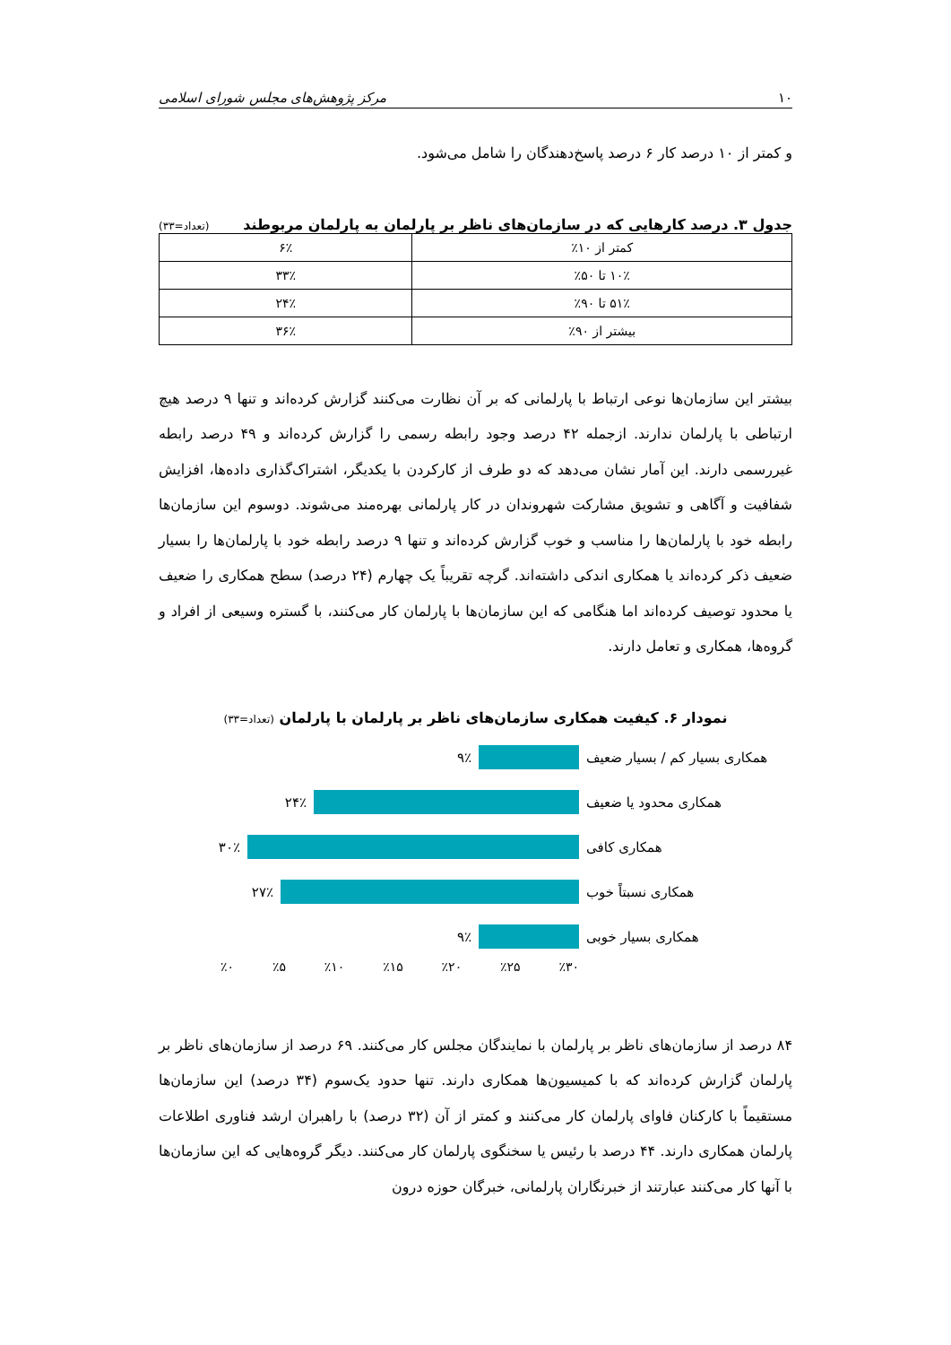۱۰ مرکز پژوهش‌های مجلس شورای اسلامی
و کمتر از ۱۰ درصد کار ۶ درصد پاسخ‌دهندگان را شامل می‌شود.
جدول ۳. درصد کارهایی که در سازمان‌های ناظر بر پارلمان به پارلمان مربوطند (تعداد=۳۳)
| کمتر از ۱۰٪ | ۶٪ |
| ۱۰٪ تا ۵۰٪ | ۳۳٪ |
| ۵۱٪ تا ۹۰٪ | ۲۴٪ |
| بیشتر از ۹۰٪ | ۳۶٪ |
بیشتر این سازمان‌ها نوعی ارتباط با پارلمانی که بر آن نظارت می‌کنند گزارش کرده‌اند و تنها ۹ درصد هیچ ارتباطی با پارلمان ندارند. ازجمله ۴۲ درصد وجود رابطه رسمی را گزارش کرده‌اند و ۴۹ درصد رابطه غیررسمی دارند. این آمار نشان می‌دهد که دو طرف از کارکردن با یکدیگر، اشتراک‌گذاری داده‌ها، افزایش شفافیت و آگاهی و تشویق مشارکت شهروندان در کار پارلمانی بهره‌مند می‌شوند. دوسوم این سازمان‌ها رابطه خود با پارلمان‌ها را مناسب و خوب گزارش کرده‌اند و تنها ۹ درصد رابطه خود با پارلمان‌ها را بسیار ضعیف ذکر کرده‌اند یا همکاری اندکی داشته‌اند. گرچه تقریباً یک چهارم (۲۴ درصد) سطح همکاری را ضعیف یا محدود توصیف کرده‌اند اما هنگامی که این سازمان‌ها با پارلمان کار می‌کنند، با گستره وسیعی از افراد و گروه‌ها، همکاری و تعامل دارند.
نمودار ۶. کیفیت همکاری سازمان‌های ناظر بر پارلمان با پارلمان (تعداد=۳۳)
همکاری بسیار کم / بسیار ضعیف
۹٪
همکاری محدود یا ضعیف ۲۴٪
همکاری کافی ۳۰٪
همکاری نسبتاً خوب ۲۷٪
همکاری بسیار خوبی ۹٪
٪۰ ٪۵ ٪۱۰ ٪۱۵ ٪۲۰ ٪۲۵ ٪۳۰
۸۴ درصد از سازمان‌های ناظر بر پارلمان با نمایندگان مجلس کار می‌کنند. ۶۹ درصد از سازمان‌های ناظر بر پارلمان گزارش کرده‌اند که با کمیسیون‌ها همکاری دارند. تنها حدود یک‌سوم (۳۴ درصد) این سازمان‌ها مستقیماً با کارکنان فاوای پارلمان کار می‌کنند و کمتر از آن (۳۲ درصد) با راهبران ارشد فناوری اطلاعات پارلمان همکاری دارند. ۴۴ درصد با رئیس یا سخنگوی پارلمان کار می‌کنند. دیگر گروه‌هایی که این سازمان‌ها با آنها کار می‌کنند عبارتند از خبرنگاران پارلمانی، خبرگان حوزه درون